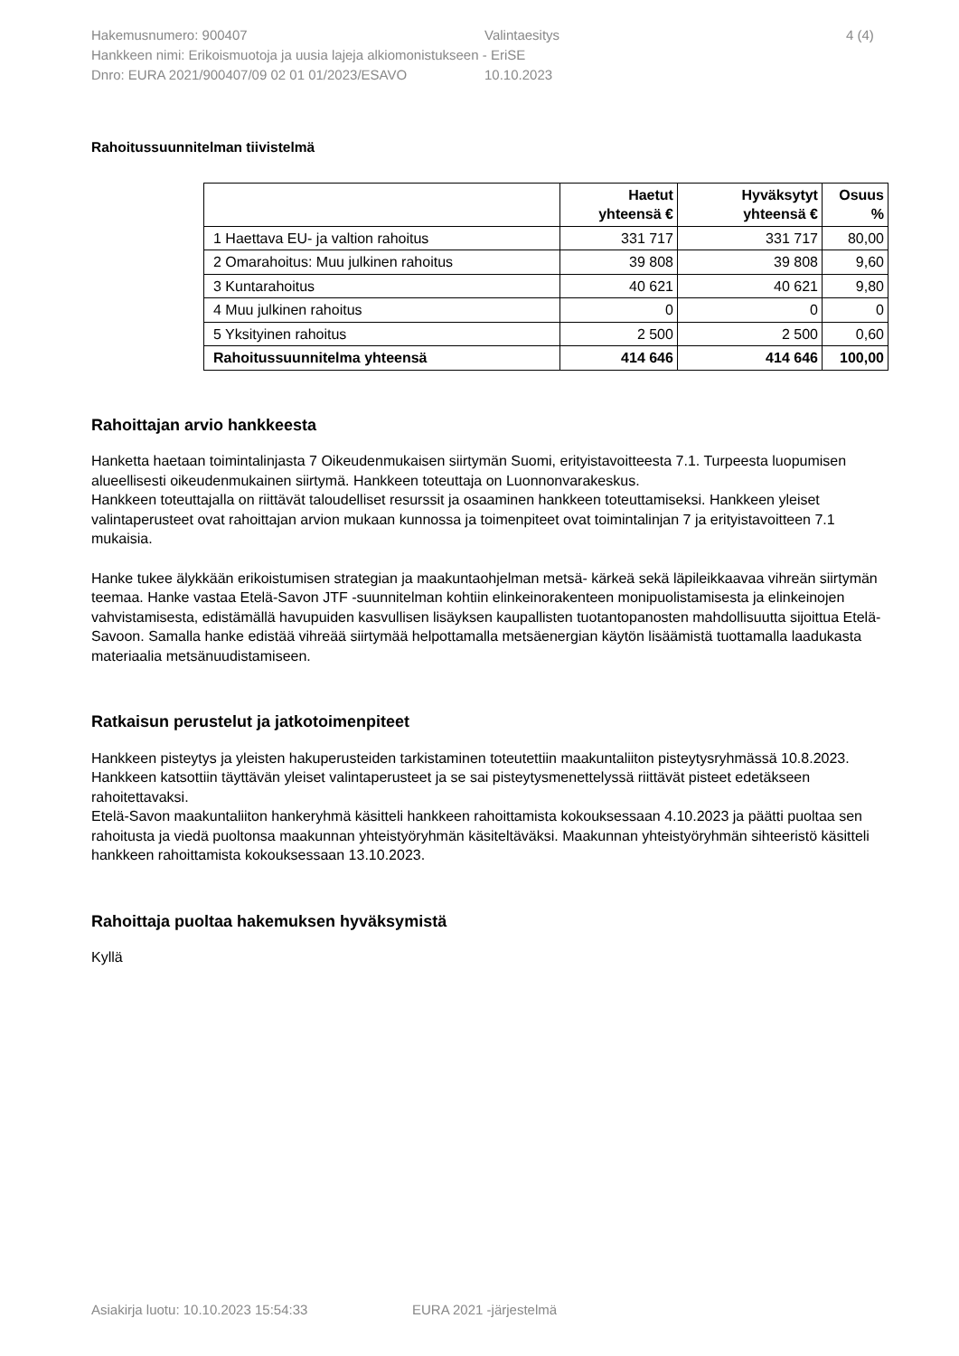Hakemusnumero: 900407 Valintaesitys 4 (4)
Hankkeen nimi: Erikoismuotoja ja uusia lajeja alkiomonistukseen - EriSE
Dnro: EURA 2021/900407/09 02 01 01/2023/ESAVO 10.10.2023
Rahoitussuunnitelman tiivistelmä
| | Haetut yhteensä € | Hyväksytyt yhteensä € | Osuus % |
| --- | --- | --- | --- |
| 1 Haettava EU- ja valtion rahoitus | 331 717 | 331 717 | 80,00 |
| 2 Omarahoitus: Muu julkinen rahoitus | 39 808 | 39 808 | 9,60 |
| 3 Kuntarahoitus | 40 621 | 40 621 | 9,80 |
| 4 Muu julkinen rahoitus | 0 | 0 | 0 |
| 5 Yksityinen rahoitus | 2 500 | 2 500 | 0,60 |
| Rahoitussuunnitelma yhteensä | 414 646 | 414 646 | 100,00 |
Rahoittajan arvio hankkeesta
Hanketta haetaan toimintalinjasta 7 Oikeudenmukaisen siirtymän Suomi, erityistavoitteesta 7.1. Turpeesta luopumisen alueellisesti oikeudenmukainen siirtymä. Hankkeen toteuttaja on Luonnonvarakeskus.
Hankkeen toteuttajalla on riittävät taloudelliset resurssit ja osaaminen hankkeen toteuttamiseksi. Hankkeen yleiset valintaperusteet ovat rahoittajan arvion mukaan kunnossa ja toimenpiteet ovat toimintalinjan 7 ja erityistavoitteen 7.1 mukaisia.
Hanke tukee älykkään erikoistumisen strategian ja maakuntaohjelman metsä- kärkeä sekä läpileikkaavaa vihreän siirtymän teemaa. Hanke vastaa Etelä-Savon JTF -suunnitelman kohtiin elinkeinorakenteen monipuolistamisesta ja elinkeinojen vahvistamisesta, edistämällä havupuiden kasvullisen lisäyksen kaupallisten tuotantopanosten mahdollisuutta sijoittua Etelä-Savoon. Samalla hanke edistää vihreää siirtymää helpottamalla metsäenergian käytön lisäämistä tuottamalla laadukasta materiaalia metsänuudistamiseen.
Ratkaisun perustelut ja jatkotoimenpiteet
Hankkeen pisteytys ja yleisten hakuperusteiden tarkistaminen toteutettiin maakuntaliiton pisteytysryhmässä 10.8.2023. Hankkeen katsottiin täyttävän yleiset valintaperusteet ja se sai pisteytysmenettelyssä riittävät pisteet edetäkseen rahoitettavaksi.
Etelä-Savon maakuntaliiton hankeryhmä käsitteli hankkeen rahoittamista kokouksessaan 4.10.2023 ja päätti puoltaa sen rahoitusta ja viedä puoltonsa maakunnan yhteistyöryhmän käsiteltäväksi. Maakunnan yhteistyöryhmän sihteeristö käsitteli hankkeen rahoittamista kokouksessaan 13.10.2023.
Rahoittaja puoltaa hakemuksen hyväksymistä
Kyllä
Asiakirja luotu: 10.10.2023 15:54:33 EURA 2021 -järjestelmä